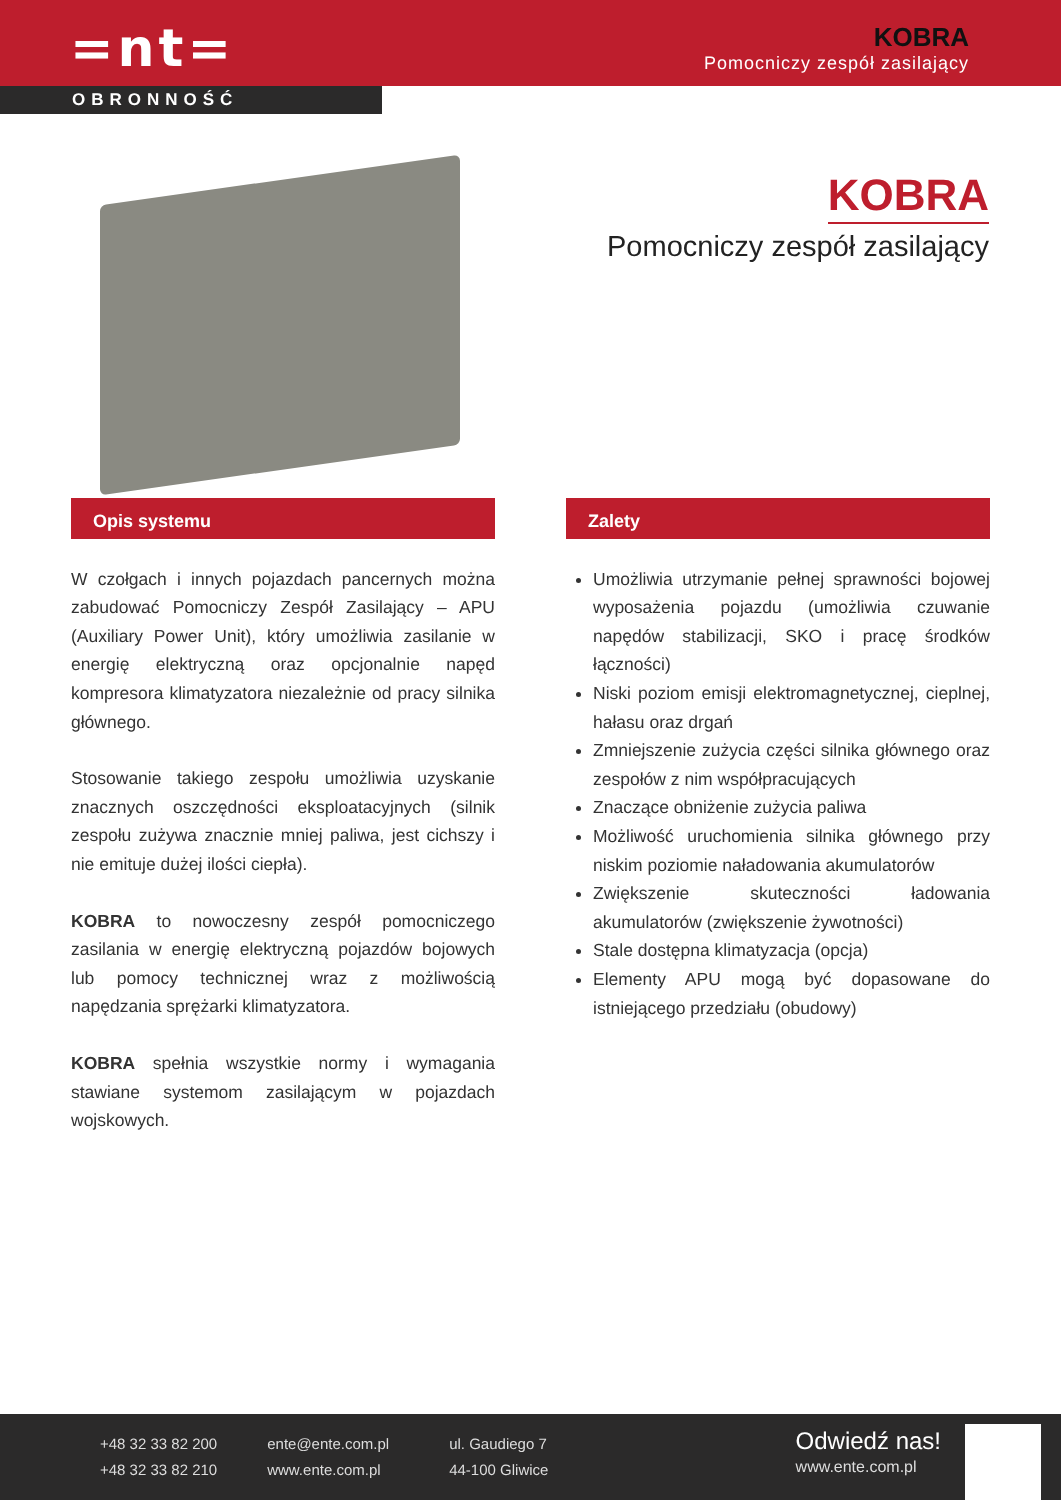=nt=
KOBRA
Pomocniczy zespół zasilający
OBRONNOŚĆ
KOBRA
Pomocniczy zespół zasilający
Opis systemu
W czołgach i innych pojazdach pancernych można zabudować Pomocniczy Zespół Zasilający – APU (Auxiliary Power Unit), który umożliwia zasilanie w energię elektryczną oraz opcjonalnie napęd kompresora klimatyzatora niezależnie od pracy silnika głównego.
Stosowanie takiego zespołu umożliwia uzyskanie znacznych oszczędności eksploatacyjnych (silnik zespołu zużywa znacznie mniej paliwa, jest cichszy i nie emituje dużej ilości ciepła).
KOBRA to nowoczesny zespół pomocniczego zasilania w energię elektryczną pojazdów bojowych lub pomocy technicznej wraz z możliwością napędzania sprężarki klimatyzatora.
KOBRA spełnia wszystkie normy i wymagania stawiane systemom zasilającym w pojazdach wojskowych.
Zalety
Umożliwia utrzymanie pełnej sprawności bojowej wyposażenia pojazdu (umożliwia czuwanie napędów stabilizacji, SKO i pracę środków łączności)
Niski poziom emisji elektromagnetycznej, cieplnej, hałasu oraz drgań
Zmniejszenie zużycia części silnika głównego oraz zespołów z nim współpracujących
Znaczące obniżenie zużycia paliwa
Możliwość uruchomienia silnika głównego przy niskim poziomie naładowania akumulatorów
Zwiększenie skuteczności ładowania akumulatorów (zwiększenie żywotności)
Stale dostępna klimatyzacja (opcja)
Elementy APU mogą być dopasowane do istniejącego przedziału (obudowy)
+48 32 33 82 200
+48 32 33 82 210
ente@ente.com.pl
www.ente.com.pl
ul. Gaudiego 7
44-100 Gliwice
Odwiedź nas!
www.ente.com.pl